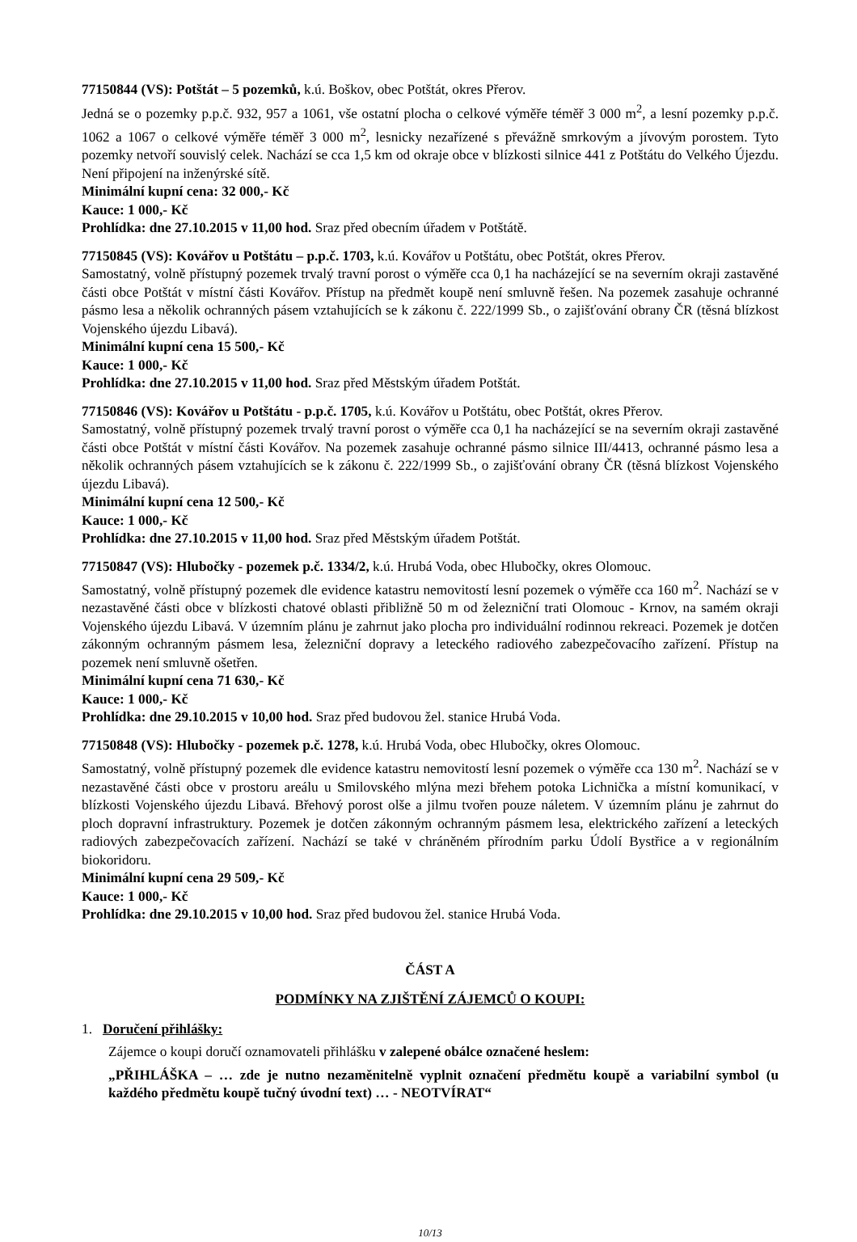77150844 (VS): Potštát – 5 pozemků, k.ú. Boškov, obec Potštát, okres Přerov.
Jedná se o pozemky p.p.č. 932, 957 a 1061, vše ostatní plocha o celkové výměře téměř 3 000 m<sup>2</sup>, a lesní pozemky p.p.č. 1062 a 1067 o celkové výměře téměř 3 000 m<sup>2</sup>, lesnicky nezařízené s převážně smrkovým a jívovým porostem. Tyto pozemky netvoří souvislý celek. Nachází se cca 1,5 km od okraje obce v blízkosti silnice 441 z Potštátu do Velkého Újezdu. Není připojení na inženýrské sítě.
Minimální kupní cena: 32 000,- Kč
Kauce: 1 000,- Kč
Prohlídka: dne 27.10.2015 v 11,00 hod. Sraz před obecním úřadem v Potštátě.
77150845 (VS): Kovářov u Potštátu – p.p.č. 1703, k.ú. Kovářov u Potštátu, obec Potštát, okres Přerov.
Samostatný, volně přístupný pozemek trvalý travní porost o výměře cca 0,1 ha nacházející se na severním okraji zastavěné části obce Potštát v místní části Kovářov. Přístup na předmět koupě není smluvně řešen. Na pozemek zasahuje ochranné pásmo lesa a několik ochranných pásem vztahujících se k zákonu č. 222/1999 Sb., o zajišťování obrany ČR (těsná blízkost Vojenského újezdu Libavá).
Minimální kupní cena 15 500,- Kč
Kauce: 1 000,- Kč
Prohlídka: dne 27.10.2015 v 11,00 hod. Sraz před Městským úřadem Potštát.
77150846 (VS): Kovářov u Potštátu - p.p.č. 1705, k.ú. Kovářov u Potštátu, obec Potštát, okres Přerov.
Samostatný, volně přístupný pozemek trvalý travní porost o výměře cca 0,1 ha nacházející se na severním okraji zastavěné části obce Potštát v místní části Kovářov. Na pozemek zasahuje ochranné pásmo silnice III/4413, ochranné pásmo lesa a několik ochranných pásem vztahujících se k zákonu č. 222/1999 Sb., o zajišťování obrany ČR (těsná blízkost Vojenského újezdu Libavá).
Minimální kupní cena 12 500,- Kč
Kauce: 1 000,- Kč
Prohlídka: dne 27.10.2015 v 11,00 hod. Sraz před Městským úřadem Potštát.
77150847 (VS): Hlubočky - pozemek p.č. 1334/2, k.ú. Hrubá Voda, obec Hlubočky, okres Olomouc.
Samostatný, volně přístupný pozemek dle evidence katastru nemovitostí lesní pozemek o výměře cca 160 m<sup>2</sup>. Nachází se v nezastavěné části obce v blízkosti chatové oblasti přibližně 50 m od železniční trati Olomouc - Krnov, na samém okraji Vojenského újezdu Libavá. V územním plánu je zahrnut jako plocha pro individuální rodinnou rekreaci. Pozemek je dotčen zákonným ochranným pásmem lesa, železniční dopravy a leteckého radiového zabezpečovacího zařízení. Přístup na pozemek není smluvně ošetřen.
Minimální kupní cena 71 630,- Kč
Kauce: 1 000,- Kč
Prohlídka: dne 29.10.2015 v 10,00 hod. Sraz před budovou žel. stanice Hrubá Voda.
77150848 (VS): Hlubočky - pozemek p.č. 1278, k.ú. Hrubá Voda, obec Hlubočky, okres Olomouc.
Samostatný, volně přístupný pozemek dle evidence katastru nemovitostí lesní pozemek o výměře cca 130 m<sup>2</sup>. Nachází se v nezastavěné části obce v prostoru areálu u Smilovského mlýna mezi břehem potoka Lichnička a místní komunikací, v blízkosti Vojenského újezdu Libavá. Břehový porost olše a jilmu tvořen pouze náletem. V územním plánu je zahrnut do ploch dopravní infrastruktury. Pozemek je dotčen zákonným ochranným pásmem lesa, elektrického zařízení a leteckých radiových zabezpečovacích zařízení. Nachází se také v chráněném přírodním parku Údolí Bystřice a v regionálním biokoridoru.
Minimální kupní cena 29 509,- Kč
Kauce: 1 000,- Kč
Prohlídka: dne 29.10.2015 v 10,00 hod. Sraz před budovou žel. stanice Hrubá Voda.
ČÁST A
PODMÍNKY NA ZJIŠTĚNÍ ZÁJEMCŮ O KOUPI:
1. Doručení přihlášky:
Zájemce o koupi doručí oznamovateli přihlášku v zalepené obálce označené heslem:
„PŘIHLÁŠKA – … zde je nutno nezaměnitelně vyplnit označení předmětu koupě a variabilní symbol (u každého předmětu koupě tučný úvodní text) … - NEOTVÍRAT“
10/13